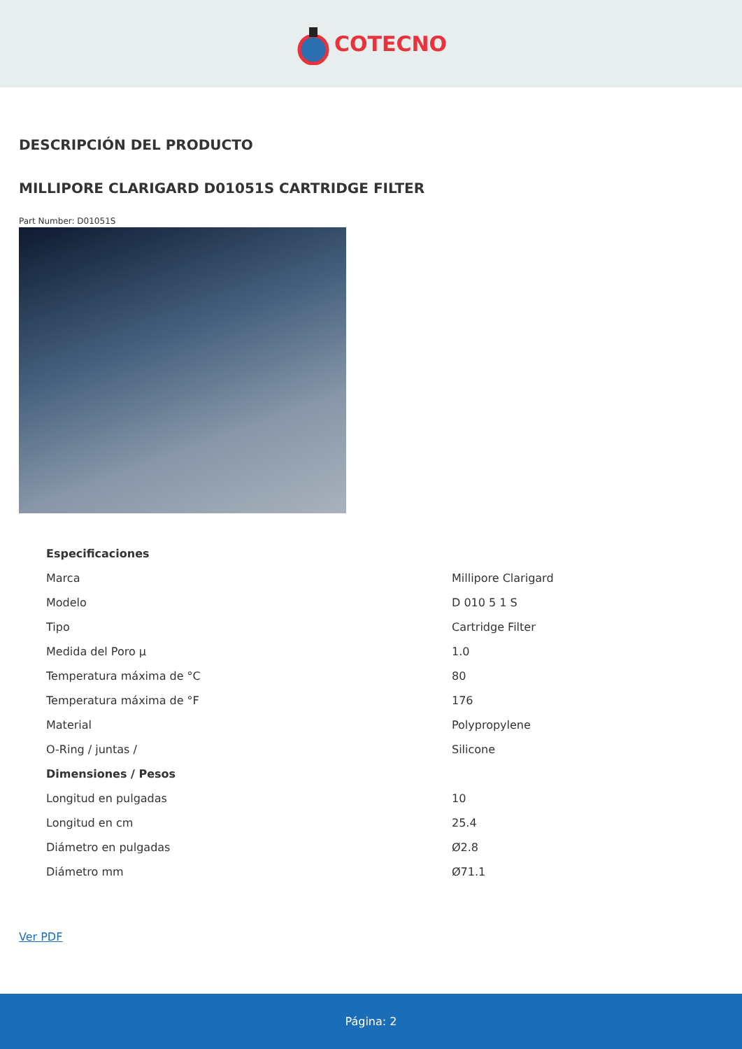COTECNO
DESCRIPCIÓN DEL PRODUCTO
MILLIPORE CLARIGARD D01051S CARTRIDGE FILTER
Part Number: D01051S
| Especificaciones | |
| --- | --- |
| Marca | Millipore Clarigard |
| Modelo | D 010 5 1 S |
| Tipo | Cartridge Filter |
| Medida del Poro µ | 1.0 |
| Temperatura máxima de °C | 80 |
| Temperatura máxima de °F | 176 |
| Material | Polypropylene |
| O-Ring / juntas / | Silicone |
| Dimensiones / Pesos | |
| Longitud en pulgadas | 10 |
| Longitud en cm | 25.4 |
| Diámetro en pulgadas | Ø2.8 |
| Diámetro mm | Ø71.1 |
Ver PDF
Página: 2